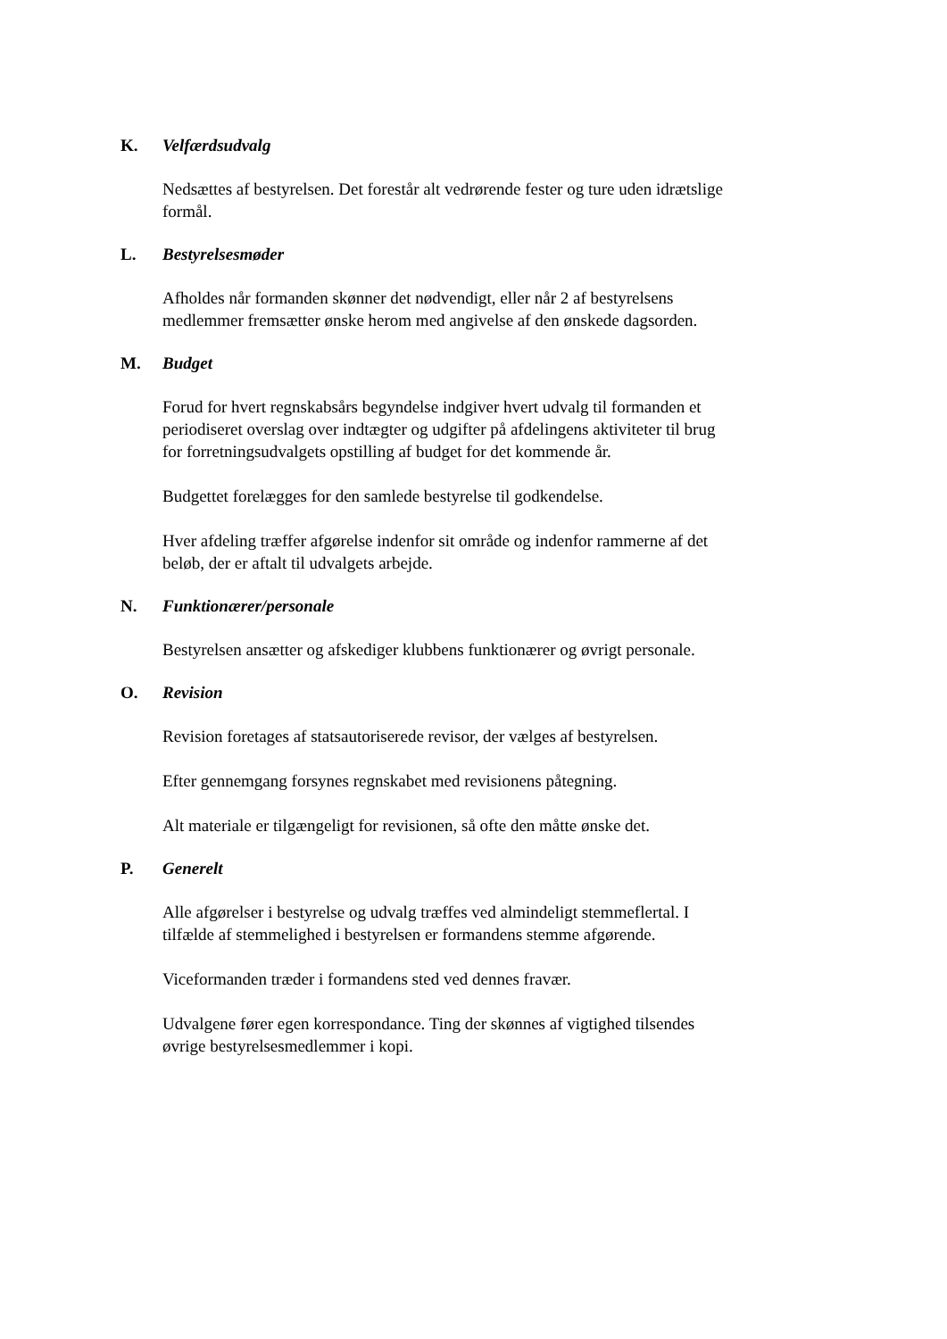K. Velfærdsudvalg
Nedsættes af bestyrelsen. Det forestår alt vedrørende fester og ture uden idrætslige formål.
L. Bestyrelsesmøder
Afholdes når formanden skønner det nødvendigt, eller når 2 af bestyrelsens medlemmer fremsætter ønske herom med angivelse af den ønskede dagsorden.
M. Budget
Forud for hvert regnskabsårs begyndelse indgiver hvert udvalg til formanden et periodiseret overslag over indtægter og udgifter på afdelingens aktiviteter til brug for forretningsudvalgets opstilling af budget for det kommende år.
Budgettet forelægges for den samlede bestyrelse til godkendelse.
Hver afdeling træffer afgørelse indenfor sit område og indenfor rammerne af det beløb, der er aftalt til udvalgets arbejde.
N. Funktionærer/personale
Bestyrelsen ansætter og afskediger klubbens funktionærer og øvrigt personale.
O. Revision
Revision foretages af statsautoriserede revisor, der vælges af bestyrelsen.
Efter gennemgang forsynes regnskabet med revisionens påtegning.
Alt materiale er tilgængeligt for revisionen, så ofte den måtte ønske det.
P. Generelt
Alle afgørelser i bestyrelse og udvalg træffes ved almindeligt stemmeflertal. I tilfælde af stemmelighed i bestyrelsen er formandens stemme afgørende.
Viceformanden træder i formandens sted ved dennes fravær.
Udvalgene fører egen korrespondance. Ting der skønnes af vigtighed tilsendes øvrige bestyrelsesmedlemmer i kopi.